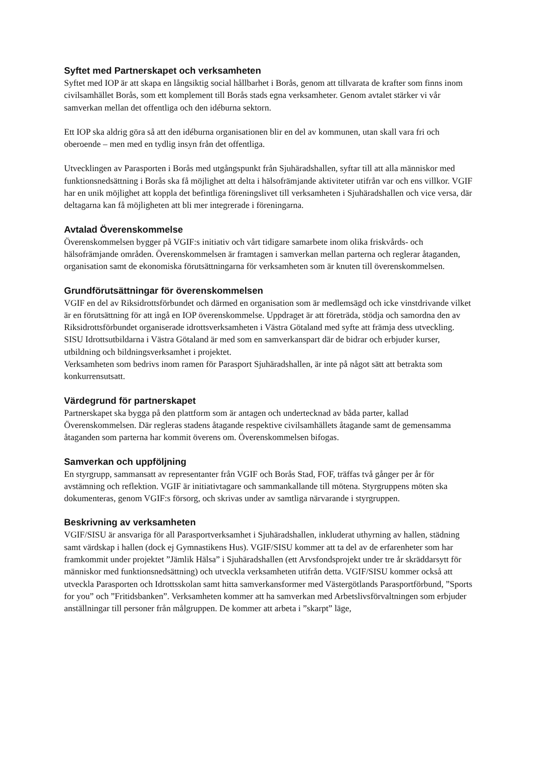Syftet med Partnerskapet och verksamheten
Syftet med IOP är att skapa en långsiktig social hållbarhet i Borås, genom att tillvarata de krafter som finns inom civilsamhället Borås, som ett komplement till Borås stads egna verksamheter. Genom avtalet stärker vi vår samverkan mellan det offentliga och den idéburna sektorn.
Ett IOP ska aldrig göra så att den idéburna organisationen blir en del av kommunen, utan skall vara fri och oberoende – men med en tydlig insyn från det offentliga.
Utvecklingen av Parasporten i Borås med utgångspunkt från Sjuhäradshallen, syftar till att alla människor med funktionsnedsättning i Borås ska få möjlighet att delta i hälsofrämjande aktiviteter utifrån var och ens villkor. VGIF har en unik möjlighet att koppla det befintliga föreningslivet till verksamheten i Sjuhäradshallen och vice versa, där deltagarna kan få möjligheten att bli mer integrerade i föreningarna.
Avtalad Överenskommelse
Överenskommelsen bygger på VGIF:s initiativ och vårt tidigare samarbete inom olika friskvårds- och hälsofrämjande områden. Överenskommelsen är framtagen i samverkan mellan parterna och reglerar åtaganden, organisation samt de ekonomiska förutsättningarna för verksamheten som är knuten till överenskommelsen.
Grundförutsättningar för överenskommelsen
VGIF en del av Riksidrottsförbundet och därmed en organisation som är medlemsägd och icke vinstdrivande vilket är en förutsättning för att ingå en IOP överenskommelse. Uppdraget är att företräda, stödja och samordna den av Riksidrottsförbundet organiserade idrottsverksamheten i Västra Götaland med syfte att främja dess utveckling. SISU Idrottsutbildarna i Västra Götaland är med som en samverkanspart där de bidrar och erbjuder kurser, utbildning och bildningsverksamhet i projektet.
Verksamheten som bedrivs inom ramen för Parasport Sjuhäradshallen, är inte på något sätt att betrakta som konkurrensutsatt.
Värdegrund för partnerskapet
Partnerskapet ska bygga på den plattform som är antagen och undertecknad av båda parter, kallad Överenskommelsen. Där regleras stadens åtagande respektive civilsamhällets åtagande samt de gemensamma åtaganden som parterna har kommit överens om. Överenskommelsen bifogas.
Samverkan och uppföljning
En styrgrupp, sammansatt av representanter från VGIF och Borås Stad, FOF, träffas två gånger per år för avstämning och reflektion. VGIF är initiativtagare och sammankallande till mötena. Styrgruppens möten ska dokumenteras, genom VGIF:s försorg, och skrivas under av samtliga närvarande i styrgruppen.
Beskrivning av verksamheten
VGIF/SISU är ansvariga för all Parasportverksamhet i Sjuhäradshallen, inkluderat uthyrning av hallen, städning samt värdskap i hallen (dock ej Gymnastikens Hus). VGIF/SISU kommer att ta del av de erfarenheter som har framkommit under projektet ”Jämlik Hälsa” i Sjuhäradshallen (ett Arvsfondsprojekt under tre år skräddarsytt för människor med funktionsnedsättning) och utveckla verksamheten utifrån detta. VGIF/SISU kommer också att utveckla Parasporten och Idrottsskolan samt hitta samverkansformer med Västergötlands Parasportförbund, ”Sports for you” och ”Fritidsbanken”. Verksamheten kommer att ha samverkan med Arbetslivsförvaltningen som erbjuder anställningar till personer från målgruppen. De kommer att arbeta i ”skarpt” läge,